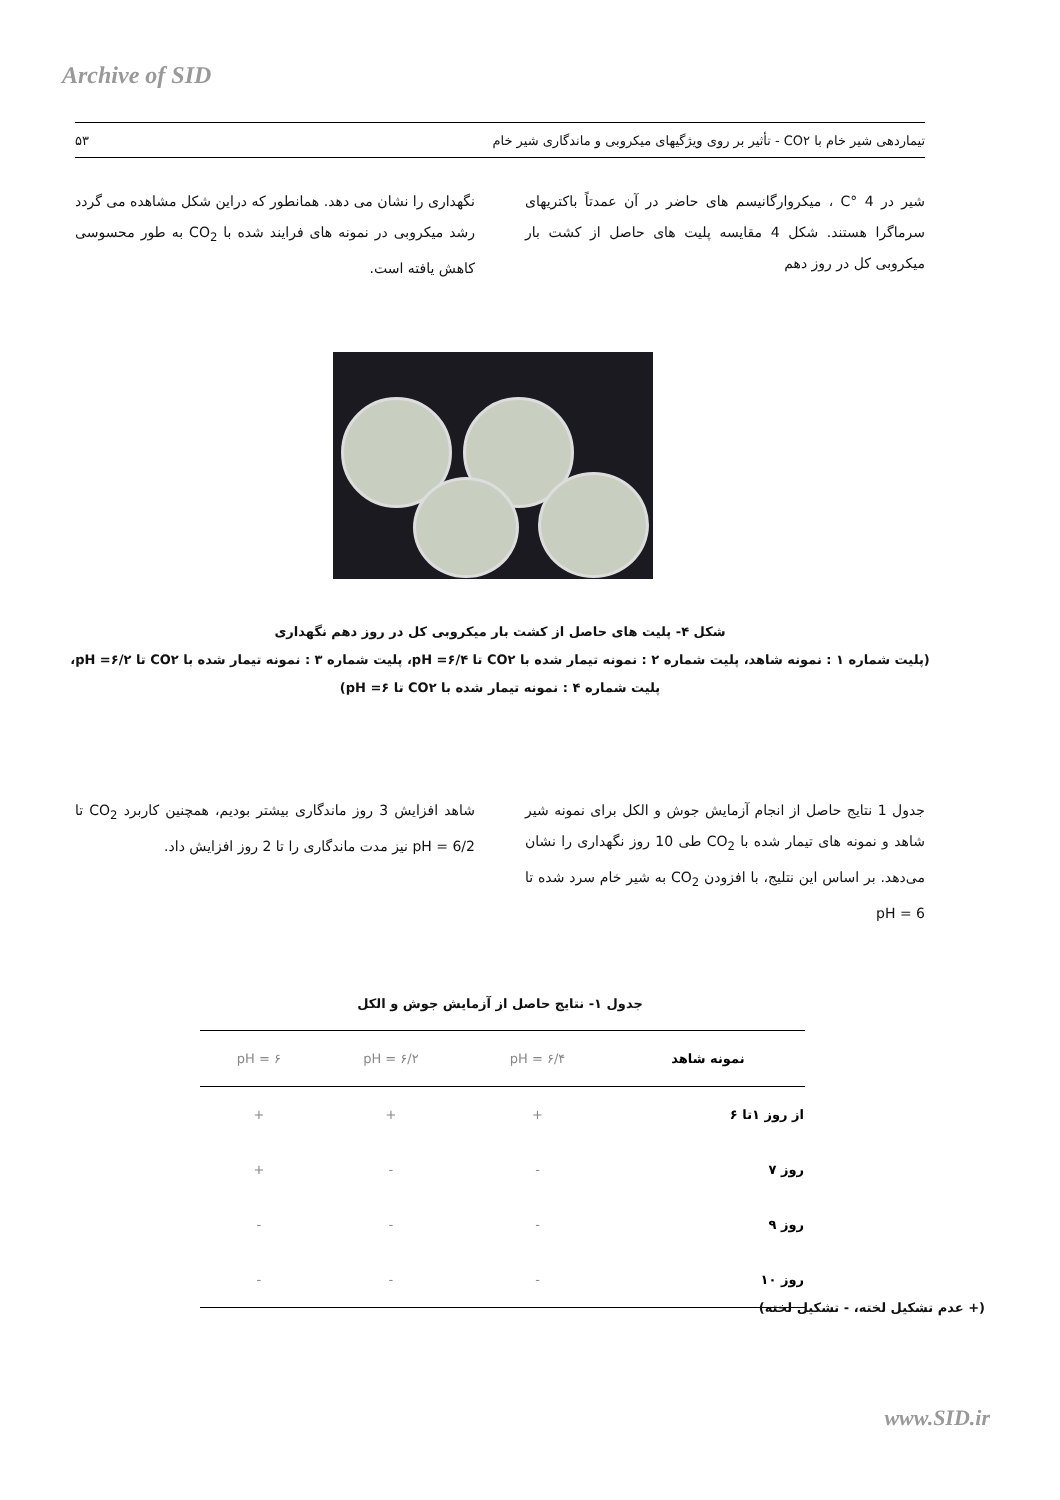Archive of SID
تیماردهی شیر خام با CO۲ - تأثیر بر روی ویژگیهای میکروبی و ماندگاری شیر خام ۵۳
شیر در 4 °C ، میکروارگانیسم های حاضر در آن عمدتاً باکتریهای سرماگرا هستند. شکل 4 مقایسه پلیت های حاصل از کشت بار میکروبی کل در روز دهم
نگهداری را نشان می دهد. همانطور که دراین شکل مشاهده می گردد رشد میکروبی در نمونه های فرایند شده با CO<sub>2</sub> به طور محسوسی کاهش یافته است.
شکل ۴- پلیت های حاصل از کشت بار میکروبی کل در روز دهم نگهداری
(پلیت شماره ۱ : نمونه شاهد، پلیت شماره ۲ : نمونه تیمار شده با CO۲ تا pH =۶/۴، پلیت شماره ۳ : نمونه تیمار شده با CO۲ تا pH =۶/۲، پلیت شماره ۴ : نمونه تیمار شده با CO۲ تا pH =۶)
جدول 1 نتایج حاصل از انجام آزمایش جوش و الکل برای نمونه شیر شاهد و نمونه های تیمار شده با CO<sub>2</sub> طی 10 روز نگهداری را نشان می‌دهد. بر اساس این نتلیج، با افزودن CO<sub>2</sub> به شیر خام سرد شده تا pH = 6
شاهد افزایش 3 روز ماندگاری بیشتر بودیم، همچنین کاربرد CO<sub>2</sub> تا pH = 6/2 نیز مدت ماندگاری را تا 2 روز افزایش داد.
جدول ۱- نتایج حاصل از آزمایش جوش و الکل
| نمونه شاهد | pH = ۶/۴ | pH = ۶/۲ | pH = ۶ |
| --- | --- | --- | --- |
| از روز ۱تا ۶ | + | + | + |
| روز ۷ | - | - | + |
| روز ۹ | - | - | - |
| روز ۱۰ | - | - | - |
(+ عدم تشکیل لخته، - تشکیل لخته)
www.SID.ir